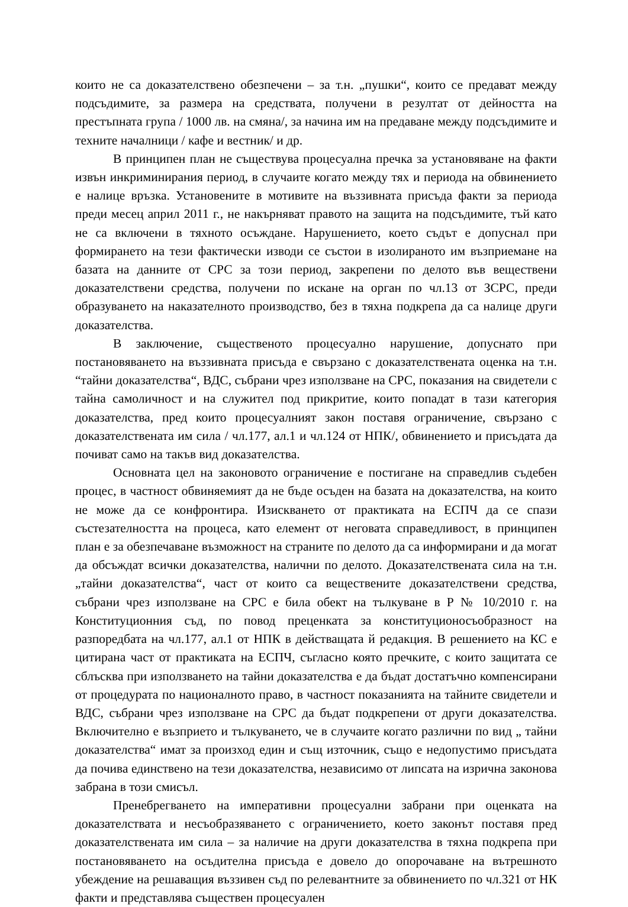които не са доказателствено обезпечени – за т.н. „пушки“, които се предават между подсъдимите, за размера на средствата, получени в резултат от дейността на престъпната група / 1000 лв. на смяна/, за начина им на предаване между подсъдимите и техните началници / кафе и вестник/ и др.
В принципен план не съществува процесуална пречка за установяване на факти извън инкриминирания период, в случаите когато между тях и периода на обвинението е налице връзка. Установените в мотивите на въззивната присъда факти за периода преди месец април 2011 г., не накърняват правото на защита на подсъдимите, тъй като не са включени в тяхното осъждане. Нарушението, което съдът е допуснал при формирането на тези фактически изводи се състои в изолираното им възприемане на базата на данните от СРС за този период, закрепени по делото във веществени доказателствени средства, получени по искане на орган по чл.13 от ЗСРС, преди образуването на наказателното производство, без в тяхна подкрепа да са налице други доказателства.
В заключение, същественото процесуално нарушение, допуснато при постановяването на въззивната присъда е свързано с доказателствената оценка на т.н. “тайни доказателства“, ВДС, събрани чрез използване на СРС, показания на свидетели с тайна самоличност и на служител под прикритие, които попадат в тази категория доказателства, пред които процесуалният закон поставя ограничение, свързано с доказателствената им сила / чл.177, ал.1 и чл.124 от НПК/, обвинението и присъдата да почиват само на такъв вид доказателства.
Основната цел на законовото ограничение е постигане на справедлив съдебен процес, в частност обвиняемият да не бъде осъден на базата на доказателства, на които не може да се конфронтира. Изискването от практиката на ЕСПЧ да се спази състезателността на процеса, като елемент от неговата справедливост, в принципен план е за обезпечаване възможност на страните по делото да са информирани и да могат да обсъждат всички доказателства, налични по делото. Доказателствената сила на т.н. „тайни доказателства“, част от които са веществените доказателствени средства, събрани чрез използване на СРС е била обект на тълкуване в Р № 10/2010 г. на Конституционния съд, по повод преценката за конституционосъобразност на разпоредбата на чл.177, ал.1 от НПК в действащата й редакция. В решението на КС е цитирана част от практиката на ЕСПЧ, съгласно която пречките, с които защитата се сблъсква при използването на тайни доказателства е да бъдат достатъчно компенсирани от процедурата по националното право, в частност показанията на тайните свидетели и ВДС, събрани чрез използване на СРС да бъдат подкрепени от други доказателства. Включително е възприето и тълкуването, че в случаите когато различни по вид „ тайни доказателства“ имат за произход един и същ източник, също е недопустимо присъдата да почива единствено на тези доказателства, независимо от липсата на изрична законова забрана в този смисъл.
Пренебрегването на императивни процесуални забрани при оценката на доказателствата и несъобразяването с ограничението, което законът поставя пред доказателствената им сила – за наличие на други доказателства в тяхна подкрепа при постановяването на осъдителна присъда е довело до опорочаване на вътрешното убеждение на решаващия въззивен съд по релевантните за обвинението по чл.321 от НК факти и представлява съществен процесуален